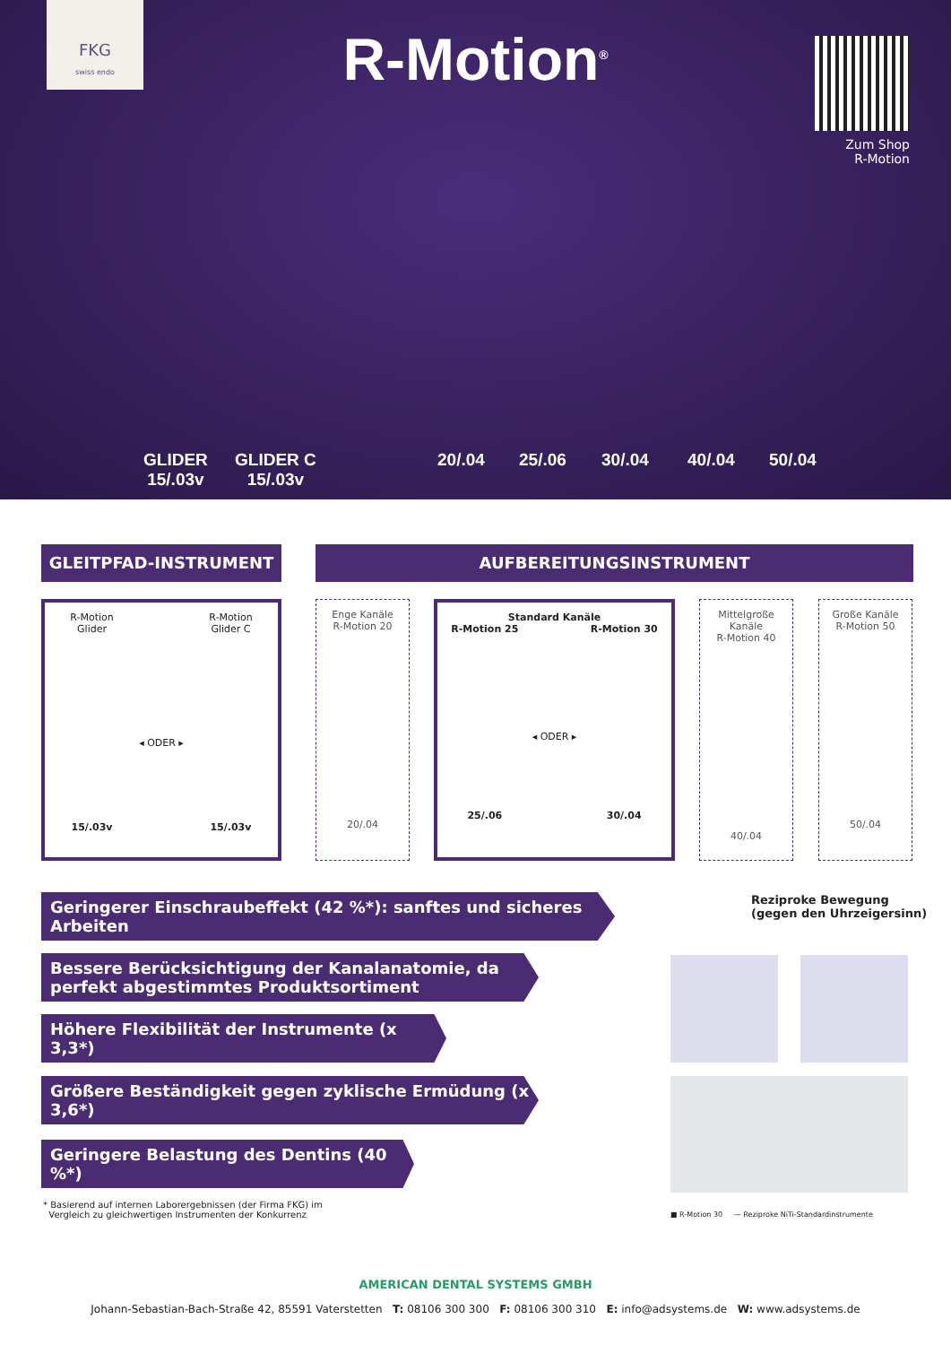FKG
swiss endo
R-Motion<sup>®</sup>
Zum Shop
R-Motion
GLIDER
15/.03v GLIDER C
15/.03v 20/.04 25/.06 30/.04 40/.04 50/.04
GLEITPFAD-INSTRUMENT AUFBEREITUNGSINSTRUMENT
R-Motion
Glider
15/.03v
◂ ODER ▸
R-Motion
Glider C
15/.03v
Enge Kanäle
R-Motion 20
20/.04
Standard Kanäle
R-Motion 25
25/.06
◂ ODER ▸
R-Motion 30
30/.04
Mittelgroße Kanäle
R-Motion 40
40/.04
Große Kanäle
R-Motion 50
50/.04
Geringerer Einschraubeffekt (42 %*): sanftes und sicheres Arbeiten
Bessere Berücksichtigung der Kanalanatomie, da perfekt abgestimmtes Produktsortiment
Höhere Flexibilität der Instrumente (x 3,3*)
Größere Beständigkeit gegen zyklische Ermüdung (x 3,6*)
Geringere Belastung des Dentins (40 %*)
* Basierend auf internen Laborergebnissen (der Firma FKG) im
Vergleich zu gleichwertigen Instrumenten der Konkurrenz
Reziproke Bewegung
(gegen den Uhrzeigersinn)
■ R-Motion 30 — Reziproke NiTi-Standardinstrumente
AMERICAN DENTAL SYSTEMS GMBH
Johann-Sebastian-Bach-Straße 42, 85591 Vaterstetten T: 08106 300 300 F: 08106 300 310 E: info@adsystems.de W: www.adsystems.de